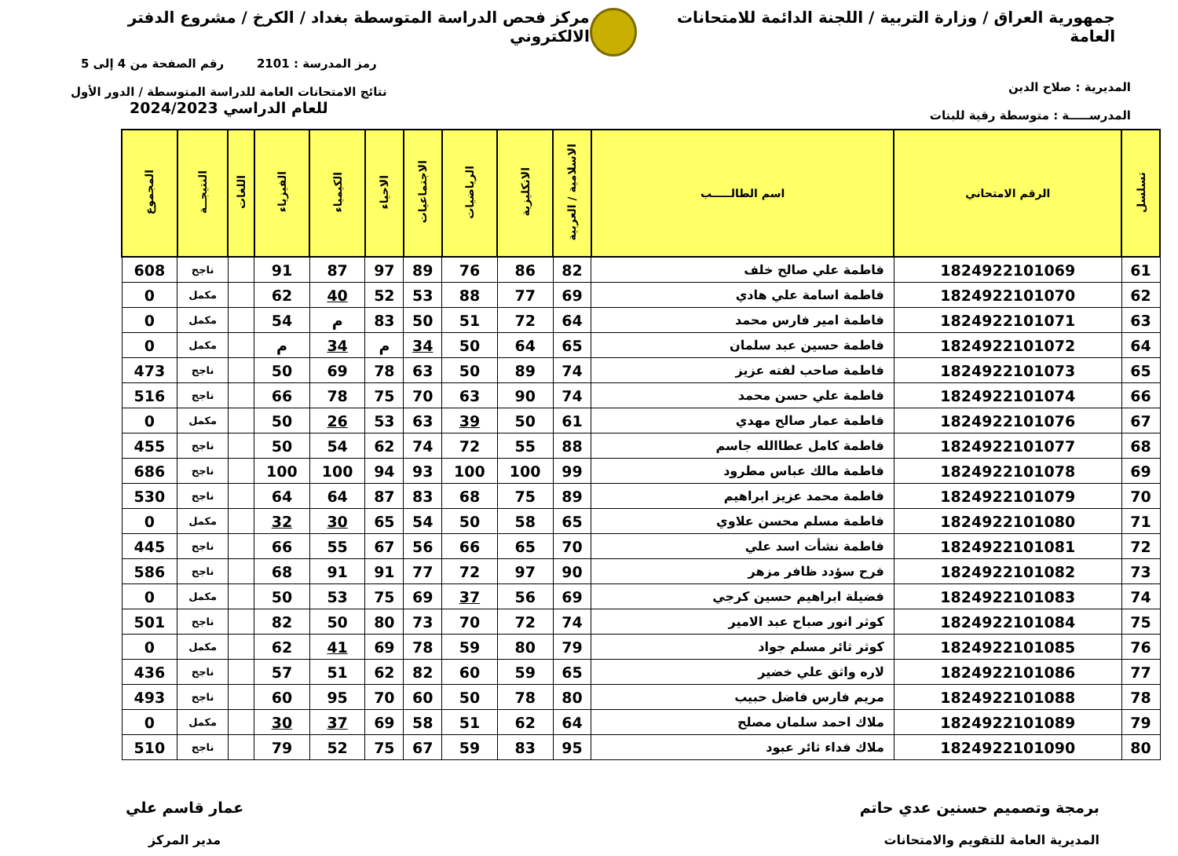جمهورية العراق / وزارة التربية / اللجنة الدائمة للامتحانات العامة
مركز فحص الدراسة المتوسطة بغداد / الكرخ / مشروع الدفتر الالكتروني
المديرية : صلاح الدين
المدرســـــة : متوسطة رقية للبنات
رمز المدرسة : 2101 رقم الصفحة من 4 إلى 5
نتائج الامتحانات العامة للدراسة المتوسطة / الدور الأول
للعام الدراسي 2024/2023
| تسلسل | الرقم الامتحاني | اسم الطالـــــب | الاسلامية / العربية | الانكليزية | الرياضيات | الاجتماعيات | الاحياء | الكيمياء | الفيزياء | اللغات | النتيجــة | المجموع |
| --- | --- | --- | --- | --- | --- | --- | --- | --- | --- | --- | --- | --- |
| 61 | 1824922101069 | فاطمة علي صالح خلف | 82 | 86 | 76 | 89 | 97 | 87 | 91 | | ناجح | 608 |
| 62 | 1824922101070 | فاطمة اسامة علي هادي | 69 | 77 | 88 | 53 | 52 | 40 | 62 | | مكمل | 0 |
| 63 | 1824922101071 | فاطمة امير فارس محمد | 64 | 72 | 51 | 50 | 83 | م | 54 | | مكمل | 0 |
| 64 | 1824922101072 | فاطمة حسين عبد سلمان | 65 | 64 | 50 | 34 | م | 34 | م | | مكمل | 0 |
| 65 | 1824922101073 | فاطمة صاحب لفته عزيز | 74 | 89 | 50 | 63 | 78 | 69 | 50 | | ناجح | 473 |
| 66 | 1824922101074 | فاطمة علي حسن محمد | 74 | 90 | 63 | 70 | 75 | 78 | 66 | | ناجح | 516 |
| 67 | 1824922101076 | فاطمة عمار صالح مهدي | 61 | 50 | 39 | 63 | 53 | 26 | 50 | | مكمل | 0 |
| 68 | 1824922101077 | فاطمة كامل عطاالله جاسم | 88 | 55 | 72 | 74 | 62 | 54 | 50 | | ناجح | 455 |
| 69 | 1824922101078 | فاطمة مالك عباس مطرود | 99 | 100 | 100 | 93 | 94 | 100 | 100 | | ناجح | 686 |
| 70 | 1824922101079 | فاطمة محمد عزيز ابراهيم | 89 | 75 | 68 | 83 | 87 | 64 | 64 | | ناجح | 530 |
| 71 | 1824922101080 | فاطمة مسلم محسن علاوي | 65 | 58 | 50 | 54 | 65 | 30 | 32 | | مكمل | 0 |
| 72 | 1824922101081 | فاطمة نشأت اسد علي | 70 | 65 | 66 | 56 | 67 | 55 | 66 | | ناجح | 445 |
| 73 | 1824922101082 | فرح سؤدد ظافر مزهر | 90 | 97 | 72 | 77 | 91 | 91 | 68 | | ناجح | 586 |
| 74 | 1824922101083 | فضيلة ابراهيم حسين كرجي | 69 | 56 | 37 | 69 | 75 | 53 | 50 | | مكمل | 0 |
| 75 | 1824922101084 | كوثر انور صباح عبد الامير | 74 | 72 | 70 | 73 | 80 | 50 | 82 | | ناجح | 501 |
| 76 | 1824922101085 | كوثر ثائر مسلم جواد | 79 | 80 | 59 | 78 | 69 | 41 | 62 | | مكمل | 0 |
| 77 | 1824922101086 | لاره واثق علي خضير | 65 | 59 | 60 | 82 | 62 | 51 | 57 | | ناجح | 436 |
| 78 | 1824922101088 | مريم فارس فاضل حبيب | 80 | 78 | 50 | 60 | 70 | 95 | 60 | | ناجح | 493 |
| 79 | 1824922101089 | ملاك احمد سلمان مصلح | 64 | 62 | 51 | 58 | 69 | 37 | 30 | | مكمل | 0 |
| 80 | 1824922101090 | ملاك فداء ثائر عبود | 95 | 83 | 59 | 67 | 75 | 52 | 79 | | ناجح | 510 |
برمجة وتصميم حسنين عدي حاتم
المديرية العامة للتقويم والامتحانات
عمار قاسم علي
مدير المركز